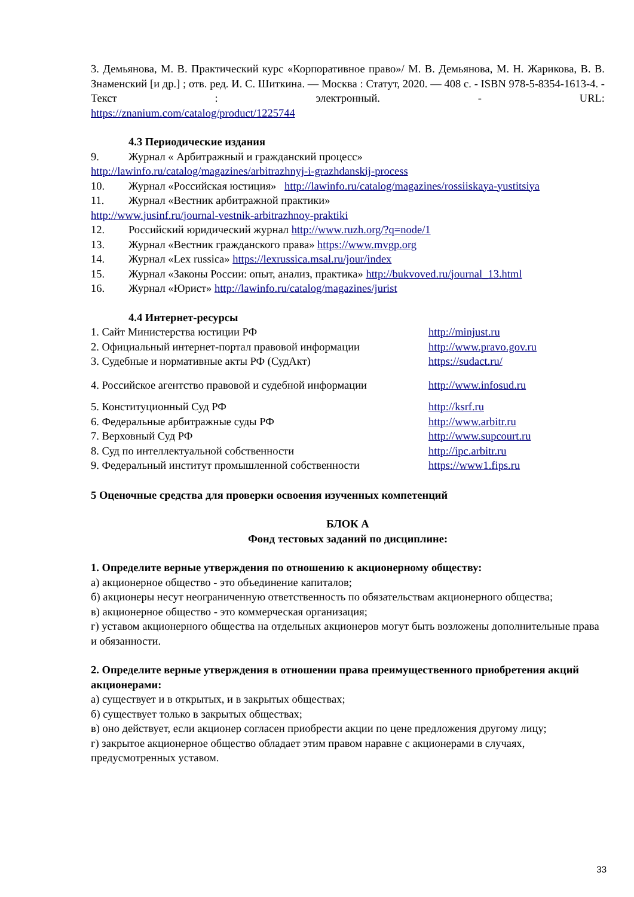3. Демьянова, М. В. Практический курс «Корпоративное право»/ М. В. Демьянова, М. Н. Жарикова, В. В. Знаменский [и др.] ; отв. ред. И. С. Шиткина. — Москва : Статут, 2020. — 408 с. - ISBN 978-5-8354-1613-4. - Текст : электронный. - URL:
https://znanium.com/catalog/product/1225744
4.3 Периодические издания
9. Журнал « Арбитражный и гражданский процесс»
http://lawinfo.ru/catalog/magazines/arbitrazhnyj-i-grazhdanskij-process
10. Журнал «Российская юстиция» http://lawinfo.ru/catalog/magazines/rossiiskaya-yustitsiya
11. Журнал «Вестник арбитражной практики»
http://www.jusinf.ru/journal-vestnik-arbitrazhnoy-praktiki
12. Российский юридический журнал http://www.ruzh.org/?q=node/1
13. Журнал «Вестник гражданского права» https://www.mvgp.org
14. Журнал «Lex russica» https://lexrussica.msal.ru/jour/index
15. Журнал «Законы России: опыт, анализ, практика» http://bukvoved.ru/journal_13.html
16. Журнал «Юрист» http://lawinfo.ru/catalog/magazines/jurist
4.4 Интернет-ресурсы
| 1. Сайт Министерства юстиции РФ | http://minjust.ru |
| 2. Официальный интернет-портал правовой информации | http://www.pravo.gov.ru |
| 3. Судебные и нормативные акты РФ (СудАкт) | https://sudact.ru/ |
| 4. Российское агентство правовой и судебной информации | http://www.infosud.ru |
| 5. Конституционный Суд РФ | http://ksrf.ru |
| 6. Федеральные арбитражные суды РФ | http://www.arbitr.ru |
| 7. Верховный Суд РФ | http://www.supcourt.ru |
| 8. Суд по интеллектуальной собственности | http://ipc.arbitr.ru |
| 9. Федеральный институт промышленной собственности | https://www1.fips.ru |
5 Оценочные средства для проверки освоения изученных компетенций
БЛОК А
Фонд тестовых заданий по дисциплине:
1. Определите верные утверждения по отношению к акционерному обществу:
а) акционерное общество - это объединение капиталов;
б) акционеры несут неограниченную ответственность по обязательствам акционерного общества;
в) акционерное общество - это коммерческая организация;
г) уставом акционерного общества на отдельных акционеров могут быть возложены дополнительные права и обязанности.
2. Определите верные утверждения в отношении права преимущественного приобретения акций акционерами:
а) существует и в открытых, и в закрытых обществах;
б) существует только в закрытых обществах;
в) оно действует, если акционер согласен приобрести акции по цене предложения другому лицу;
г) закрытое акционерное общество обладает этим правом наравне с акционерами в случаях, предусмотренных уставом.
33